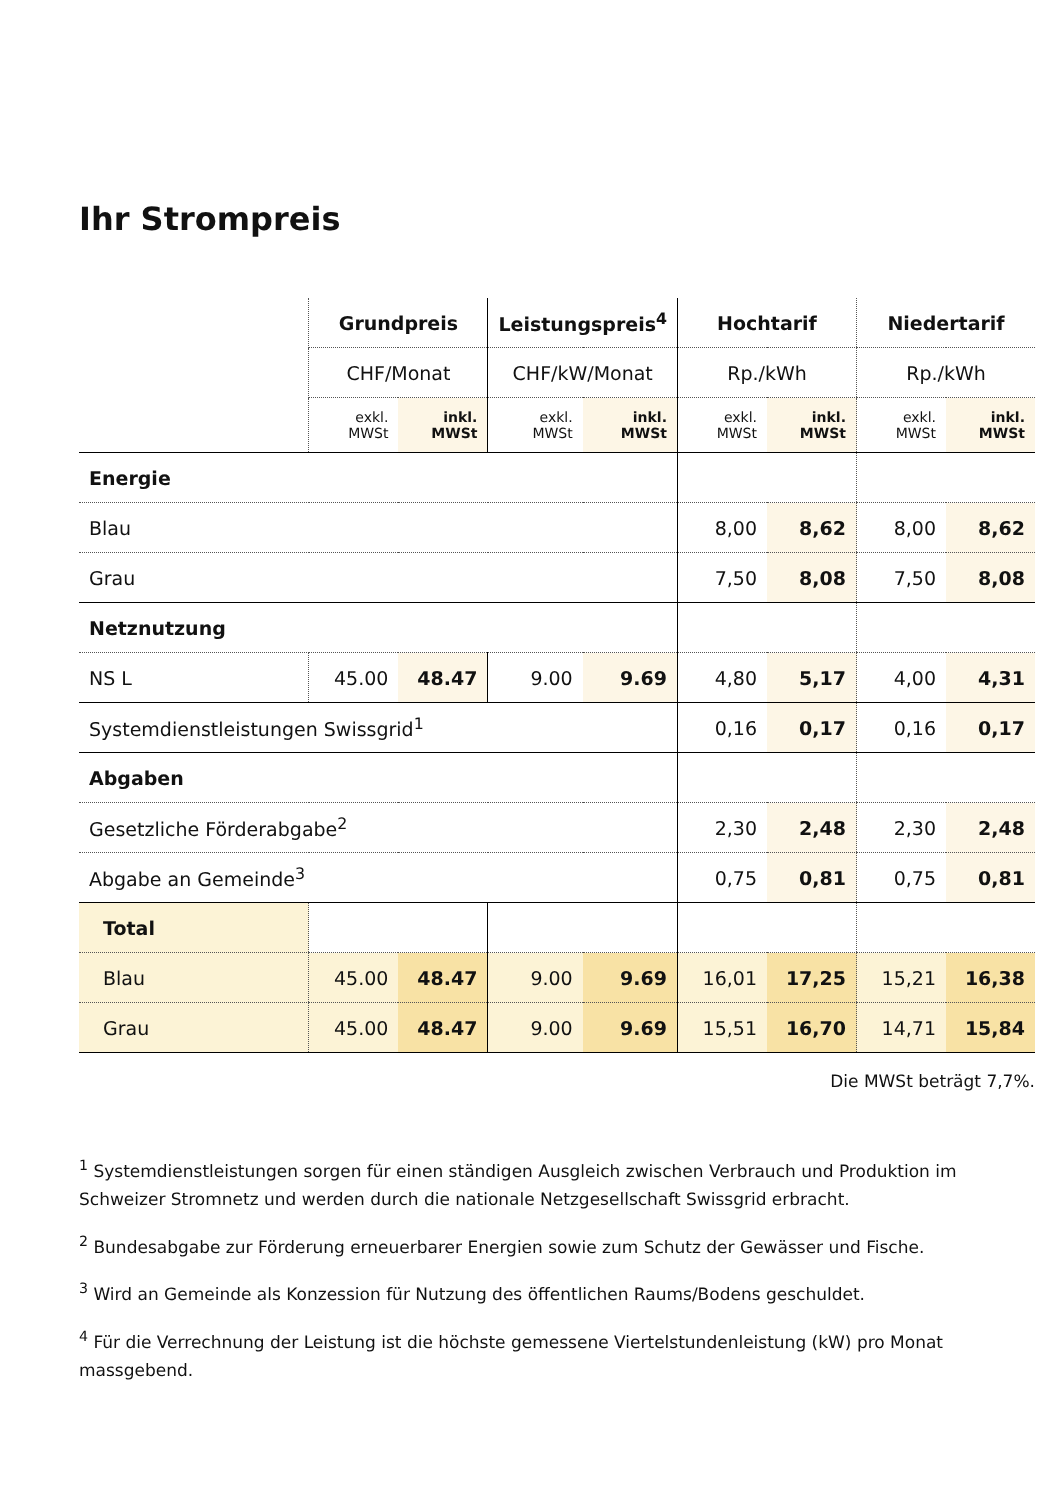Ihr Strompreis
| | Grundpreis | | Leistungspreis<sup>4</sup> | | Hochtarif | | Niedertarif | |
| | CHF/Monat | | CHF/kW/Monat | | Rp./kWh | | Rp./kWh | |
| | exkl. MWSt | inkl. MWSt | exkl. MWSt | inkl. MWSt | exkl. MWSt | inkl. MWSt | exkl. MWSt | inkl. MWSt |
| Energie | | | | | | | | |
| Blau | | | | | 8,00 | 8,62 | 8,00 | 8,62 |
| Grau | | | | | 7,50 | 8,08 | 7,50 | 8,08 |
| Netznutzung | | | | | | | | |
| NS L | 45.00 | 48.47 | 9.00 | 9.69 | 4,80 | 5,17 | 4,00 | 4,31 |
| Systemdienstleistungen Swissgrid<sup>1</sup> | | | | | 0,16 | 0,17 | 0,16 | 0,17 |
| Abgaben | | | | | | | | |
| Gesetzliche Förderabgabe<sup>2</sup> | | | | | 2,30 | 2,48 | 2,30 | 2,48 |
| Abgabe an Gemeinde<sup>3</sup> | | | | | 0,75 | 0,81 | 0,75 | 0,81 |
| Total | | | | | | | | |
| Blau | 45.00 | 48.47 | 9.00 | 9.69 | 16,01 | 17,25 | 15,21 | 16,38 |
| Grau | 45.00 | 48.47 | 9.00 | 9.69 | 15,51 | 16,70 | 14,71 | 15,84 |
Die MWSt beträgt 7,7%.
<sup>1</sup> Systemdienstleistungen sorgen für einen ständigen Ausgleich zwischen Verbrauch und Produktion im Schweizer Stromnetz und werden durch die nationale Netzgesellschaft Swissgrid erbracht.
<sup>2</sup> Bundesabgabe zur Förderung erneuerbarer Energien sowie zum Schutz der Gewässer und Fische.
<sup>3</sup> Wird an Gemeinde als Konzession für Nutzung des öffentlichen Raums/Bodens geschuldet.
<sup>4</sup> Für die Verrechnung der Leistung ist die höchste gemessene Viertelstundenleistung (kW) pro Monat massgebend.